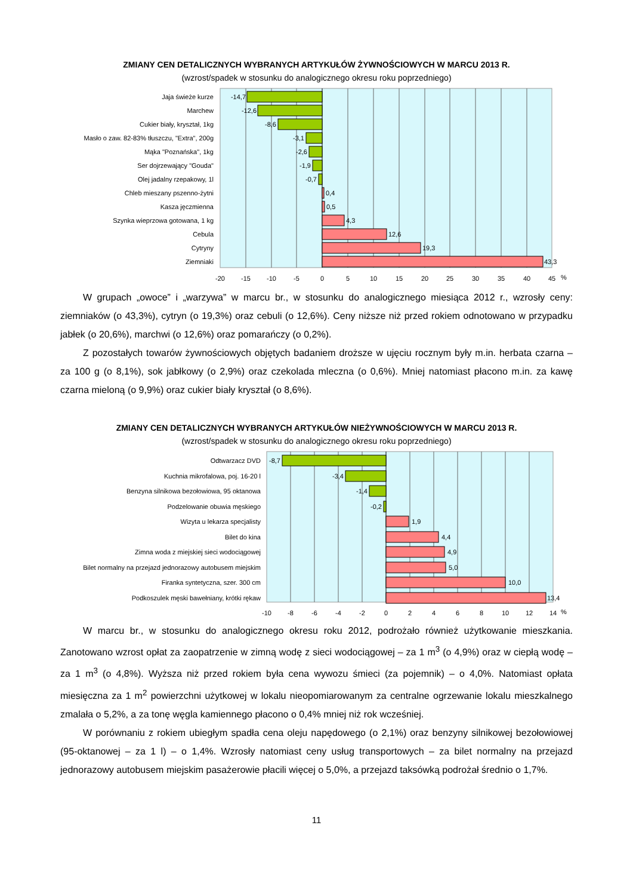ZMIANY CEN DETALICZNYCH WYBRANYCH ARTYKUŁÓW ŻYWNOŚCIOWYCH W MARCU 2013 R.
(wzrost/spadek w stosunku do analogicznego okresu roku poprzedniego)
Jaja świeże kurze
Marchew
Cukier biały, kryształ, 1kg
Masło o zaw. 82-83% tłuszczu, "Extra", 200g
Mąka "Poznańska", 1kg
Ser dojrzewający "Gouda"
Olej jadalny rzepakowy, 1l
Chleb mieszany pszenno-żytni
Kasza jęczmienna
Szynka wieprzowa gotowana, 1 kg
Cebula
Cytryny
Ziemniaki
-14,7
-12,6
-8,6
-3,1
-2,6
-1,9
-0,7
0,4
0,5
4,3
12,6
19,3
43,3
-20
-15
-10
-5
0
5
10
15
20
25
30
35
40
45
%
W grupach „owoce” i „warzywa” w marcu br., w stosunku do analogicznego miesiąca 2012 r., wzrosły ceny: ziemniaków (o 43,3%), cytryn (o 19,3%) oraz cebuli (o 12,6%). Ceny niższe niż przed rokiem odnotowano w przypadku jabłek (o 20,6%), marchwi (o 12,6%) oraz pomarańczy (o 0,2%).
Z pozostałych towarów żywnościowych objętych badaniem droższe w ujęciu rocznym były m.in. herbata czarna – za 100 g (o 8,1%), sok jabłkowy (o 2,9%) oraz czekolada mleczna (o 0,6%). Mniej natomiast płacono m.in. za kawę czarna mieloną (o 9,9%) oraz cukier biały kryształ (o 8,6%).
ZMIANY CEN DETALICZNYCH WYBRANYCH ARTYKUŁÓW NIEŻYWNOŚCIOWYCH W MARCU 2013 R.
(wzrost/spadek w stosunku do analogicznego okresu roku poprzedniego)
Odtwarzacz DVD
Kuchnia mikrofalowa, poj. 16-20 l
Benzyna silnikowa bezołowiowa, 95 oktanowa
Podzelowanie obuwia męskiego
Wizyta u lekarza specjalisty
Bilet do kina
Zimna woda z miejskiej sieci wodociągowej
Bilet normalny na przejazd jednorazowy autobusem miejskim
Firanka syntetyczna, szer. 300 cm
Podkoszulek męski bawełniany, krótki rękaw
-8,7
-3,4
-1,4
-0,2
1,9
4,4
4,9
5,0
10,0
13,4
-10
-8
-6
-4
-2
0
2
4
6
8
10
12
14
%
W marcu br., w stosunku do analogicznego okresu roku 2012, podrożało również użytkowanie mieszkania. Zanotowano wzrost opłat za zaopatrzenie w zimną wodę z sieci wodociągowej – za 1 m<sup>3</sup> (o 4,9%) oraz w ciepłą wodę – za 1 m<sup>3</sup> (o 4,8%). Wyższa niż przed rokiem była cena wywozu śmieci (za pojemnik) – o 4,0%. Natomiast opłata miesięczna za 1 m<sup>2</sup> powierzchni użytkowej w lokalu nieopomiarowanym za centralne ogrzewanie lokalu mieszkalnego zmalała o 5,2%, a za tonę węgla kamiennego płacono o 0,4% mniej niż rok wcześniej.
W porównaniu z rokiem ubiegłym spadła cena oleju napędowego (o 2,1%) oraz benzyny silnikowej bezołowiowej (95-oktanowej – za 1 l) – o 1,4%. Wzrosły natomiast ceny usług transportowych – za bilet normalny na przejazd jednorazowy autobusem miejskim pasażerowie płacili więcej o 5,0%, a przejazd taksówką podrożał średnio o 1,7%.
11